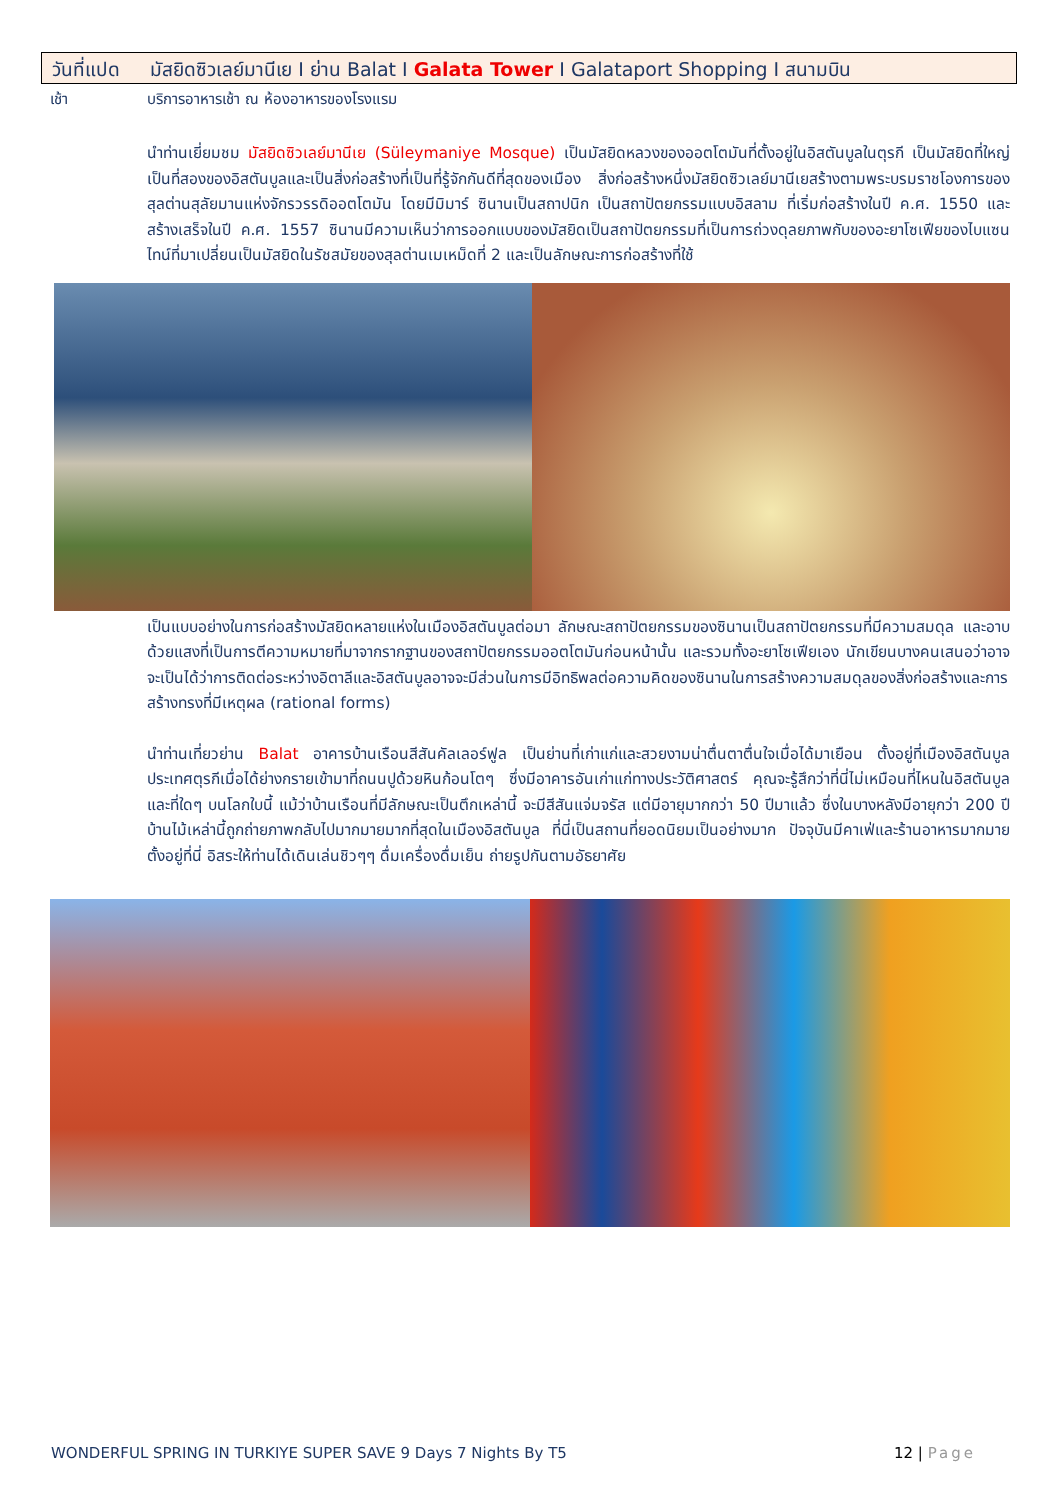วันที่แปด มัสยิดซิวเลย์มานีเย I ย่าน Balat I Galata Tower I Galataport Shopping I สนามบิน
เช้า บริการอาหารเช้า ณ ห้องอาหารของโรงแรม
นำท่านเยี่ยมชม มัสยิดซิวเลย์มานีเย (Süleymaniye Mosque) เป็นมัสยิดหลวงของออตโตมันที่ตั้งอยู่ในอิสตันบูลในตุรกี เป็นมัสยิดที่ใหญ่เป็นที่สองของอิสตันบูลและเป็นสิ่งก่อสร้างที่เป็นที่รู้จักกันดีที่สุดของเมือง สิ่งก่อสร้างหนึ่งมัสยิดซิวเลย์มานีเยสร้างตามพระบรมราชโองการของสุลต่านสุลัยมานแห่งจักรวรรดิออตโตมัน โดยมีมิมาร์ ซินานเป็นสถาปนิก เป็นสถาปัตยกรรมแบบอิสลาม ที่เริ่มก่อสร้างในปี ค.ศ. 1550 และสร้างเสร็จในปี ค.ศ. 1557 ซินานมีความเห็นว่าการออกแบบของมัสยิดเป็นสถาปัตยกรรมที่เป็นการถ่วงดุลยภาพกับของอะยาโซเฟียของไบแซนไทน์ที่มาเปลี่ยนเป็นมัสยิดในรัชสมัยของสุลต่านเมเหม็ดที่ 2 และเป็นลักษณะการก่อสร้างที่ใช้
เป็นแบบอย่างในการก่อสร้างมัสยิดหลายแห่งในเมืองอิสตันบูลต่อมา ลักษณะสถาปัตยกรรมของซินานเป็นสถาปัตยกรรมที่มีความสมดุล และอาบด้วยแสงที่เป็นการตีความหมายที่มาจากรากฐานของสถาปัตยกรรมออตโตมันก่อนหน้านั้น และรวมทั้งอะยาโซเฟียเอง นักเขียนบางคนเสนอว่าอาจจะเป็นได้ว่าการติดต่อระหว่างอิตาลีและอิสตันบูลอาจจะมีส่วนในการมีอิทธิพลต่อความคิดของซินานในการสร้างความสมดุลของสิ่งก่อสร้างและการสร้างทรงที่มีเหตุผล (rational forms)
นำท่านเที่ยวย่าน Balat อาคารบ้านเรือนสีสันคัลเลอร์ฟูล เป็นย่านที่เก่าแก่และสวยงามน่าตื่นตาตื่นใจเมื่อได้มาเยือน ตั้งอยู่ที่เมืองอิสตันบูล ประเทศตุรกีเมื่อได้ย่างกรายเข้ามาที่ถนนปูด้วยหินก้อนโตๆ ซึ่งมีอาคารอันเก่าแก่ทางประวัติศาสตร์ คุณจะรู้สึกว่าที่นี่ไม่เหมือนที่ไหนในอิสตันบูลและที่ใดๆ บนโลกใบนี้ แม้ว่าบ้านเรือนที่มีลักษณะเป็นตึกเหล่านี้ จะมีสีสันแจ่มจรัส แต่มีอายุมากกว่า 50 ปีมาแล้ว ซึ่งในบางหลังมีอายุกว่า 200 ปี บ้านไม้เหล่านี้ถูกถ่ายภาพกลับไปมากมายมากที่สุดในเมืองอิสตันบูล ที่นี่เป็นสถานที่ยอดนิยมเป็นอย่างมาก ปัจจุบันมีคาเฟ่และร้านอาหารมากมาย ตั้งอยู่ที่นี่ อิสระให้ท่านได้เดินเล่นชิวๆๆ ดื่มเครื่องดื่มเย็น ถ่ายรูปกันตามอัธยาศัย
WONDERFUL SPRING IN TURKIYE SUPER SAVE 9 Days 7 Nights By T5 12 | Page